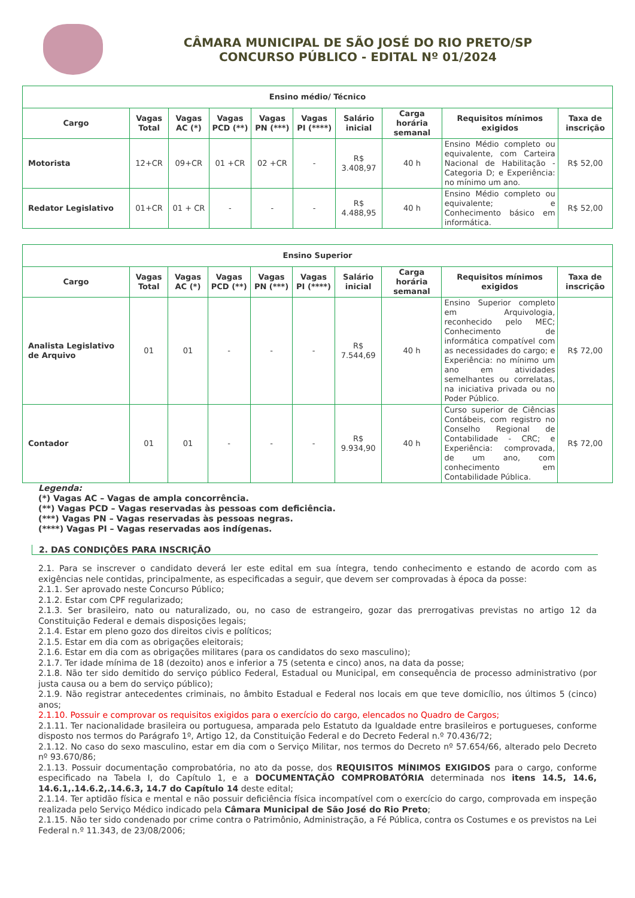CÂMARA MUNICIPAL DE SÃO JOSÉ DO RIO PRETO/SP
CONCURSO PÚBLICO - EDITAL Nº 01/2024
| Ensino médio/ Técnico | | | | | | | | | |
| --- | --- | --- | --- | --- | --- | --- | --- | --- | --- |
| Cargo | Vagas Total | Vagas AC (*) | Vagas PCD (**) | Vagas PN (***) | Vagas PI (****) | Salário inicial | Carga horária semanal | Requisitos mínimos exigidos | Taxa de inscrição |
| Motorista | 12+CR | 09+CR | 01 +CR | 02 +CR | - | R$ 3.408,97 | 40 h | Ensino Médio completo ou equivalente, com Carteira Nacional de Habilitação - Categoria D; e Experiência: no mínimo um ano. | R$ 52,00 |
| Redator Legislativo | 01+CR | 01 + CR | - | - | - | R$ 4.488,95 | 40 h | Ensino Médio completo ou equivalente; e Conhecimento básico em informática. | R$ 52,00 |
| Ensino Superior | | | | | | | | | |
| --- | --- | --- | --- | --- | --- | --- | --- | --- | --- |
| Cargo | Vagas Total | Vagas AC (*) | Vagas PCD (**) | Vagas PN (***) | Vagas PI (****) | Salário inicial | Carga horária semanal | Requisitos mínimos exigidos | Taxa de inscrição |
| Analista Legislativo de Arquivo | 01 | 01 | - | - | - | R$ 7.544,69 | 40 h | Ensino Superior completo em Arquivologia, reconhecido pelo MEC; Conhecimento de informática compatível com as necessidades do cargo; e Experiência: no mínimo um ano em atividades semelhantes ou correlatas, na iniciativa privada ou no Poder Público. | R$ 72,00 |
| Contador | 01 | 01 | - | - | - | R$ 9.934,90 | 40 h | Curso superior de Ciências Contábeis, com registro no Conselho Regional de Contabilidade - CRC; e Experiência: comprovada, de um ano, com conhecimento em Contabilidade Pública. | R$ 72,00 |
Legenda:
(*) Vagas AC – Vagas de ampla concorrência.
(**) Vagas PCD – Vagas reservadas às pessoas com deficiência.
(***) Vagas PN – Vagas reservadas às pessoas negras.
(****) Vagas PI – Vagas reservadas aos indígenas.
2. DAS CONDIÇÕES PARA INSCRIÇÃO
2.1. Para se inscrever o candidato deverá ler este edital em sua íntegra, tendo conhecimento e estando de acordo com as exigências nele contidas, principalmente, as especificadas a seguir, que devem ser comprovadas à época da posse:
2.1.1. Ser aprovado neste Concurso Público;
2.1.2. Estar com CPF regularizado;
2.1.3. Ser brasileiro, nato ou naturalizado, ou, no caso de estrangeiro, gozar das prerrogativas previstas no artigo 12 da Constituição Federal e demais disposições legais;
2.1.4. Estar em pleno gozo dos direitos civis e políticos;
2.1.5. Estar em dia com as obrigações eleitorais;
2.1.6. Estar em dia com as obrigações militares (para os candidatos do sexo masculino);
2.1.7. Ter idade mínima de 18 (dezoito) anos e inferior a 75 (setenta e cinco) anos, na data da posse;
2.1.8. Não ter sido demitido do serviço público Federal, Estadual ou Municipal, em consequência de processo administrativo (por justa causa ou a bem do serviço público);
2.1.9. Não registrar antecedentes criminais, no âmbito Estadual e Federal nos locais em que teve domicílio, nos últimos 5 (cinco) anos;
2.1.10. Possuir e comprovar os requisitos exigidos para o exercício do cargo, elencados no Quadro de Cargos;
2.1.11. Ter nacionalidade brasileira ou portuguesa, amparada pelo Estatuto da Igualdade entre brasileiros e portugueses, conforme disposto nos termos do Parágrafo 1º, Artigo 12, da Constituição Federal e do Decreto Federal n.º 70.436/72;
2.1.12. No caso do sexo masculino, estar em dia com o Serviço Militar, nos termos do Decreto nº 57.654/66, alterado pelo Decreto nº 93.670/86;
2.1.13. Possuir documentação comprobatória, no ato da posse, dos REQUISITOS MÍNIMOS EXIGIDOS para o cargo, conforme especificado na Tabela I, do Capítulo 1, e a DOCUMENTAÇÃO COMPROBATÓRIA determinada nos itens 14.5, 14.6, 14.6.1,.14.6.2,.14.6.3, 14.7 do Capítulo 14 deste edital;
2.1.14. Ter aptidão física e mental e não possuir deficiência física incompatível com o exercício do cargo, comprovada em inspeção realizada pelo Serviço Médico indicado pela Câmara Municipal de São José do Rio Preto;
2.1.15. Não ter sido condenado por crime contra o Patrimônio, Administração, a Fé Pública, contra os Costumes e os previstos na Lei Federal n.º 11.343, de 23/08/2006;